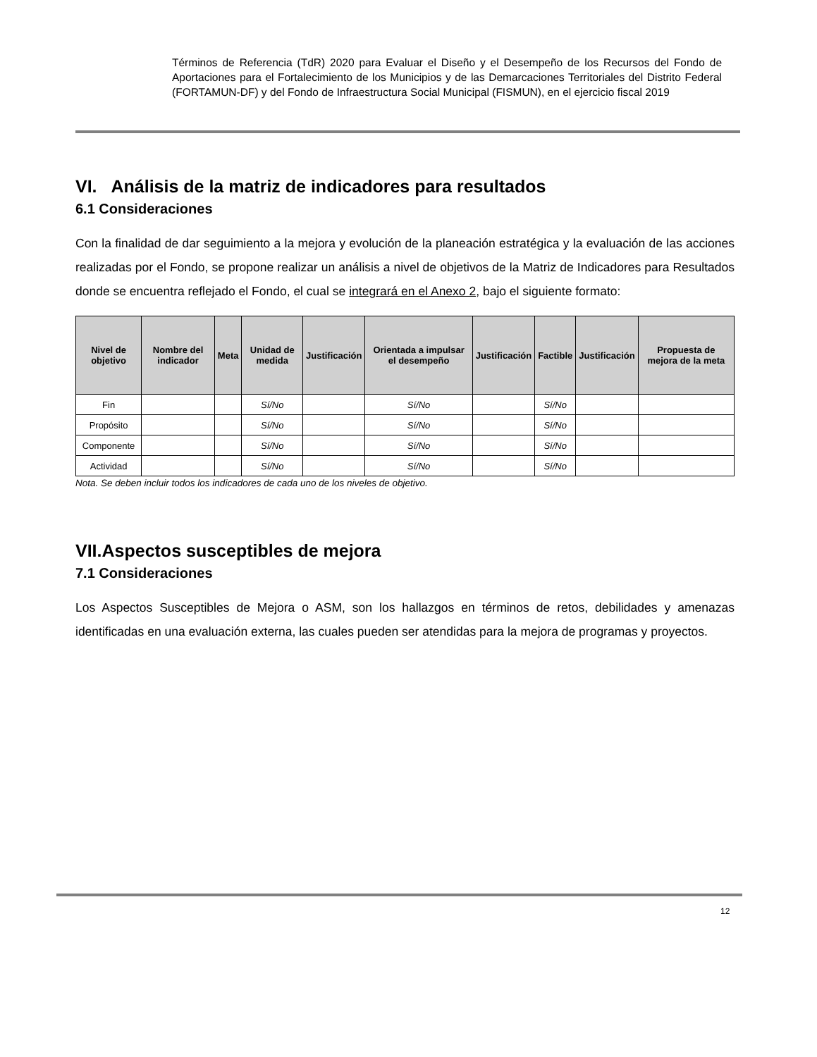Términos de Referencia (TdR) 2020 para Evaluar el Diseño y el Desempeño de los Recursos del Fondo de Aportaciones para el Fortalecimiento de los Municipios y de las Demarcaciones Territoriales del Distrito Federal (FORTAMUN-DF) y del Fondo de Infraestructura Social Municipal (FISMUN), en el ejercicio fiscal 2019
VI. Análisis de la matriz de indicadores para resultados
6.1 Consideraciones
Con la finalidad de dar seguimiento a la mejora y evolución de la planeación estratégica y la evaluación de las acciones realizadas por el Fondo, se propone realizar un análisis a nivel de objetivos de la Matriz de Indicadores para Resultados donde se encuentra reflejado el Fondo, el cual se integrará en el Anexo 2, bajo el siguiente formato:
| Nivel de objetivo | Nombre del indicador | Meta | Unidad de medida | Justificación | Orientada a impulsar el desempeño | Justificación | Factible | Justificación | Propuesta de mejora de la meta |
| --- | --- | --- | --- | --- | --- | --- | --- | --- | --- |
| Fin | | | Sí/No | | Sí/No | | Sí/No | | |
| Propósito | | | Sí/No | | Sí/No | | Sí/No | | |
| Componente | | | Sí/No | | Sí/No | | Sí/No | | |
| Actividad | | | Sí/No | | Sí/No | | Sí/No | | |
Nota. Se deben incluir todos los indicadores de cada uno de los niveles de objetivo.
VII.Aspectos susceptibles de mejora
7.1 Consideraciones
Los Aspectos Susceptibles de Mejora o ASM, son los hallazgos en términos de retos, debilidades y amenazas identificadas en una evaluación externa, las cuales pueden ser atendidas para la mejora de programas y proyectos.
12